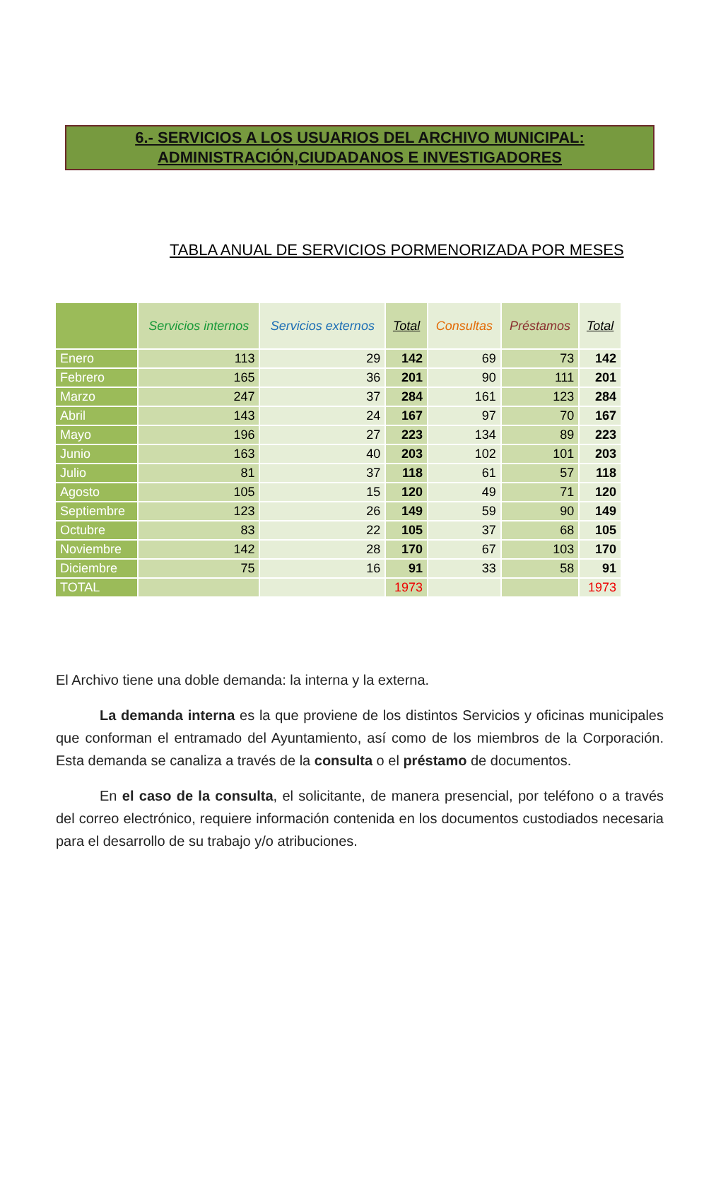6.- SERVICIOS A LOS USUARIOS DEL ARCHIVO MUNICIPAL:
ADMINISTRACIÓN,CIUDADANOS E INVESTIGADORES
TABLA ANUAL DE SERVICIOS PORMENORIZADA POR MESES
| | Servicios internos | Servicios externos | Total | Consultas | Préstamos | Total |
| --- | --- | --- | --- | --- | --- | --- |
| Enero | 113 | 29 | 142 | 69 | 73 | 142 |
| Febrero | 165 | 36 | 201 | 90 | 111 | 201 |
| Marzo | 247 | 37 | 284 | 161 | 123 | 284 |
| Abril | 143 | 24 | 167 | 97 | 70 | 167 |
| Mayo | 196 | 27 | 223 | 134 | 89 | 223 |
| Junio | 163 | 40 | 203 | 102 | 101 | 203 |
| Julio | 81 | 37 | 118 | 61 | 57 | 118 |
| Agosto | 105 | 15 | 120 | 49 | 71 | 120 |
| Septiembre | 123 | 26 | 149 | 59 | 90 | 149 |
| Octubre | 83 | 22 | 105 | 37 | 68 | 105 |
| Noviembre | 142 | 28 | 170 | 67 | 103 | 170 |
| Diciembre | 75 | 16 | 91 | 33 | 58 | 91 |
| TOTAL | | | 1973 | | | 1973 |
El Archivo tiene una doble demanda: la interna y la externa.
La demanda interna es la que proviene de los distintos Servicios y oficinas municipales que conforman el entramado del Ayuntamiento, así como de los miembros de la Corporación. Esta demanda se canaliza a través de la consulta o el préstamo de documentos.
En el caso de la consulta, el solicitante, de manera presencial, por teléfono o a través del correo electrónico, requiere información contenida en los documentos custodiados necesaria para el desarrollo de su trabajo y/o atribuciones.